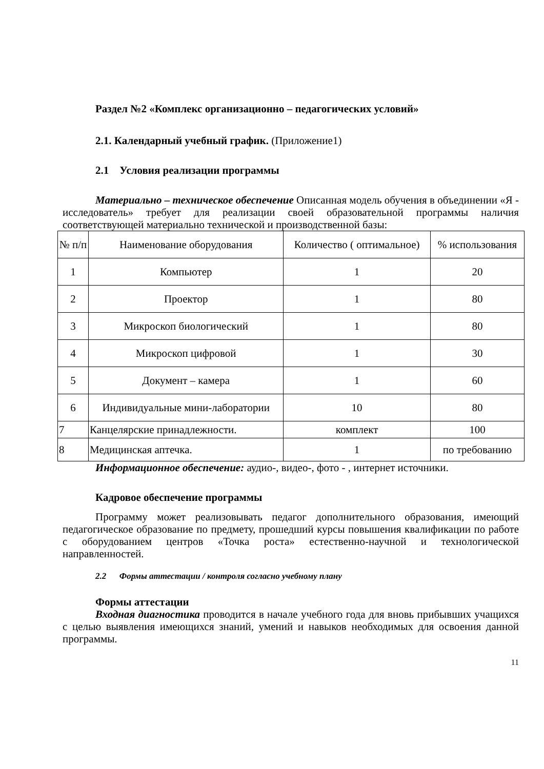Раздел №2 «Комплекс организационно – педагогических условий»
2.1. Календарный учебный график. (Приложение1)
2.1 Условия реализации программы
Материально – техническое обеспечение Описанная модель обучения в объединении «Я - исследователь» требует для реализации своей образовательной программы наличия соответствующей материально технической и производственной базы:
| № п/п | Наименование оборудования | Количество ( оптимальное) | % использования |
| 1 | Компьютер | 1 | 20 |
| 2 | Проектор | 1 | 80 |
| 3 | Микроскоп биологический | 1 | 80 |
| 4 | Микроскоп цифровой | 1 | 30 |
| 5 | Документ – камера | 1 | 60 |
| 6 | Индивидуальные мини-лаборатории | 10 | 80 |
| 7 | Канцелярские принадлежности. | комплект | 100 |
| 8 | Медицинская аптечка. | 1 | по требованию |
Информационное обеспечение: аудио-, видео-, фото - , интернет источники.
Кадровое обеспечение программы
Программу может реализовывать педагог дополнительного образования, имеющий педагогическое образование по предмету, прошедший курсы повышения квалификации по работе с оборудованием центров «Точка роста» естественно-научной и технологической направленностей.
2.2 Формы аттестации / контроля согласно учебному плану
Формы аттестации
Входная диагностика проводится в начале учебного года для вновь прибывших учащихся с целью выявления имеющихся знаний, умений и навыков необходимых для освоения данной программы.
11